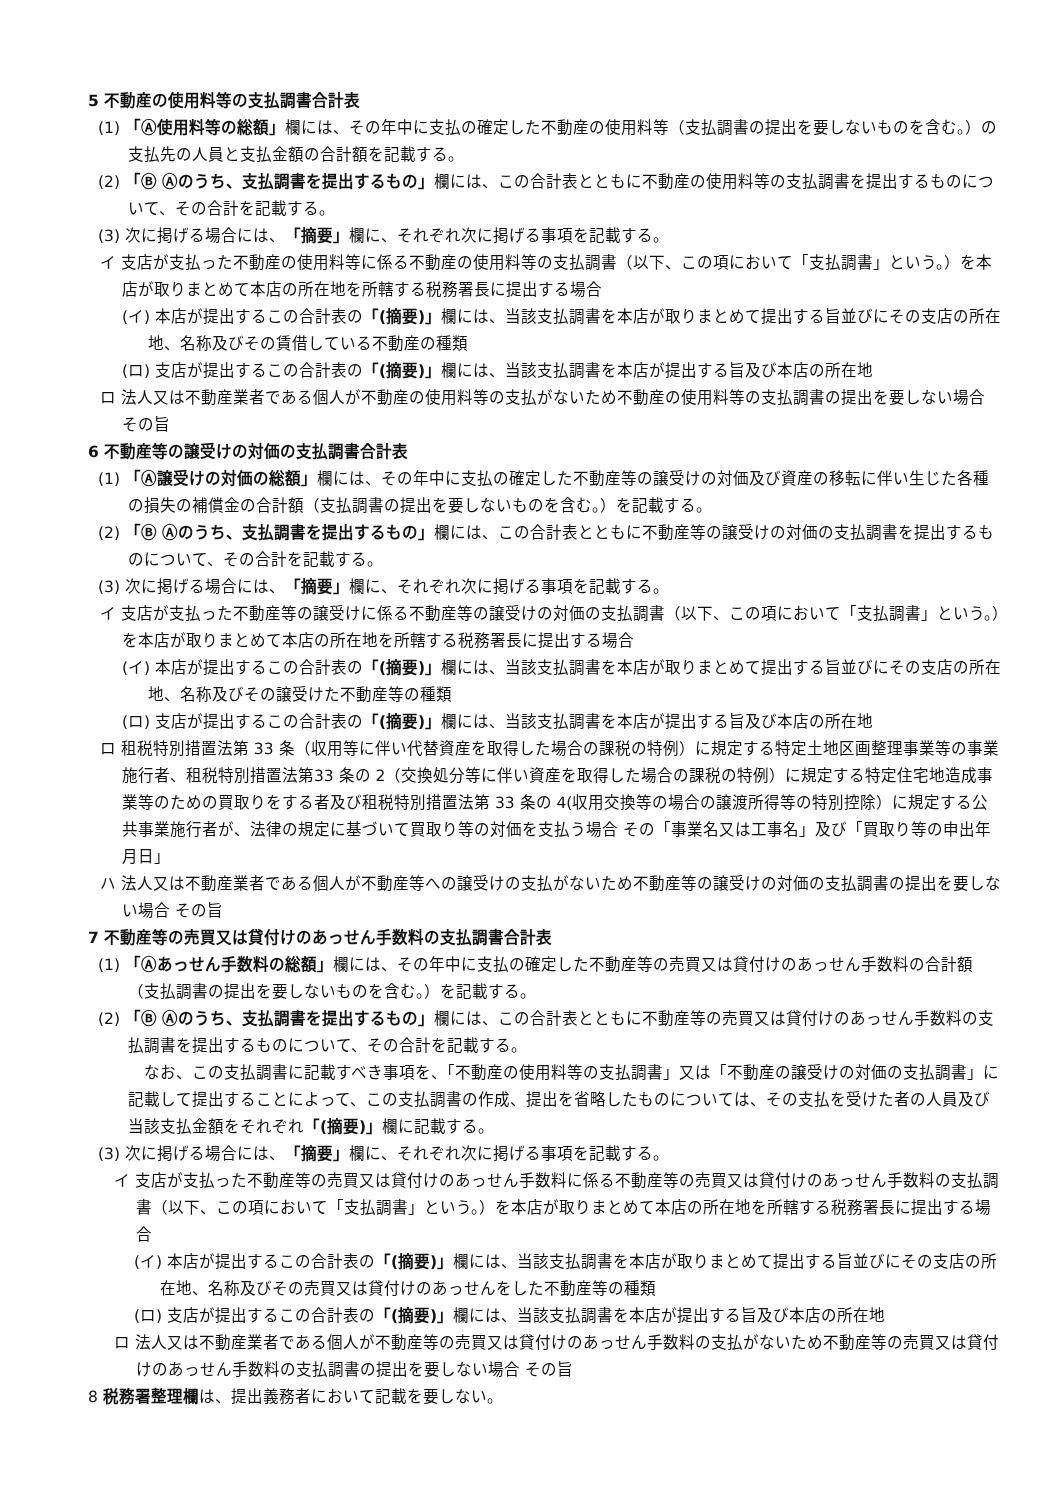5 不動産の使用料等の支払調書合計表
(1) 「Ⓐ使用料等の総額」欄には、その年中に支払の確定した不動産の使用料等（支払調書の提出を要しないものを含む。）の支払先の人員と支払金額の合計額を記載する。
(2) 「Ⓑ Ⓐのうち、支払調書を提出するもの」欄には、この合計表とともに不動産の使用料等の支払調書を提出するものについて、その合計を記載する。
(3) 次に掲げる場合には、「摘要」欄に、それぞれ次に掲げる事項を記載する。
イ 支店が支払った不動産の使用料等に係る不動産の使用料等の支払調書（以下、この項において「支払調書」という。）を本店が取りまとめて本店の所在地を所轄する税務署長に提出する場合
(イ) 本店が提出するこの合計表の「(摘要)」欄には、当該支払調書を本店が取りまとめて提出する旨並びにその支店の所在地、名称及びその賃借している不動産の種類
(ロ) 支店が提出するこの合計表の「(摘要)」欄には、当該支払調書を本店が提出する旨及び本店の所在地
ロ 法人又は不動産業者である個人が不動産の使用料等の支払がないため不動産の使用料等の支払調書の提出を要しない場合 その旨
6 不動産等の譲受けの対価の支払調書合計表
(1) 「Ⓐ譲受けの対価の総額」欄には、その年中に支払の確定した不動産等の譲受けの対価及び資産の移転に伴い生じた各種の損失の補償金の合計額（支払調書の提出を要しないものを含む。）を記載する。
(2) 「Ⓑ Ⓐのうち、支払調書を提出するもの」欄には、この合計表とともに不動産等の譲受けの対価の支払調書を提出するものについて、その合計を記載する。
(3) 次に掲げる場合には、「摘要」欄に、それぞれ次に掲げる事項を記載する。
イ 支店が支払った不動産等の譲受けに係る不動産等の譲受けの対価の支払調書（以下、この項において「支払調書」という。）を本店が取りまとめて本店の所在地を所轄する税務署長に提出する場合
(イ) 本店が提出するこの合計表の「(摘要)」欄には、当該支払調書を本店が取りまとめて提出する旨並びにその支店の所在地、名称及びその譲受けた不動産等の種類
(ロ) 支店が提出するこの合計表の「(摘要)」欄には、当該支払調書を本店が提出する旨及び本店の所在地
ロ 租税特別措置法第 33 条（収用等に伴い代替資産を取得した場合の課税の特例）に規定する特定土地区画整理事業等の事業施行者、租税特別措置法第33 条の 2（交換処分等に伴い資産を取得した場合の課税の特例）に規定する特定住宅地造成事業等のための買取りをする者及び租税特別措置法第 33 条の 4(収用交換等の場合の譲渡所得等の特別控除）に規定する公共事業施行者が、法律の規定に基づいて買取り等の対価を支払う場合 その「事業名又は工事名」及び「買取り等の申出年月日」
ハ 法人又は不動産業者である個人が不動産等への譲受けの支払がないため不動産等の譲受けの対価の支払調書の提出を要しない場合 その旨
7 不動産等の売買又は貸付けのあっせん手数料の支払調書合計表
(1) 「Ⓐあっせん手数料の総額」欄には、その年中に支払の確定した不動産等の売買又は貸付けのあっせん手数料の合計額（支払調書の提出を要しないものを含む。）を記載する。
(2) 「Ⓑ Ⓐのうち、支払調書を提出するもの」欄には、この合計表とともに不動産等の売買又は貸付けのあっせん手数料の支払調書を提出するものについて、その合計を記載する。
なお、この支払調書に記載すべき事項を、「不動産の使用料等の支払調書」又は「不動産の譲受けの対価の支払調書」に記載して提出することによって、この支払調書の作成、提出を省略したものについては、その支払を受けた者の人員及び当該支払金額をそれぞれ「(摘要)」欄に記載する。
(3) 次に掲げる場合には、「摘要」欄に、それぞれ次に掲げる事項を記載する。
イ 支店が支払った不動産等の売買又は貸付けのあっせん手数料に係る不動産等の売買又は貸付けのあっせん手数料の支払調書（以下、この項において「支払調書」という。）を本店が取りまとめて本店の所在地を所轄する税務署長に提出する場合
(イ) 本店が提出するこの合計表の「(摘要)」欄には、当該支払調書を本店が取りまとめて提出する旨並びにその支店の所在地、名称及びその売買又は貸付けのあっせんをした不動産等の種類
(ロ) 支店が提出するこの合計表の「(摘要)」欄には、当該支払調書を本店が提出する旨及び本店の所在地
ロ 法人又は不動産業者である個人が不動産等の売買又は貸付けのあっせん手数料の支払がないため不動産等の売買又は貸付けのあっせん手数料の支払調書の提出を要しない場合 その旨
8 税務署整理欄は、提出義務者において記載を要しない。